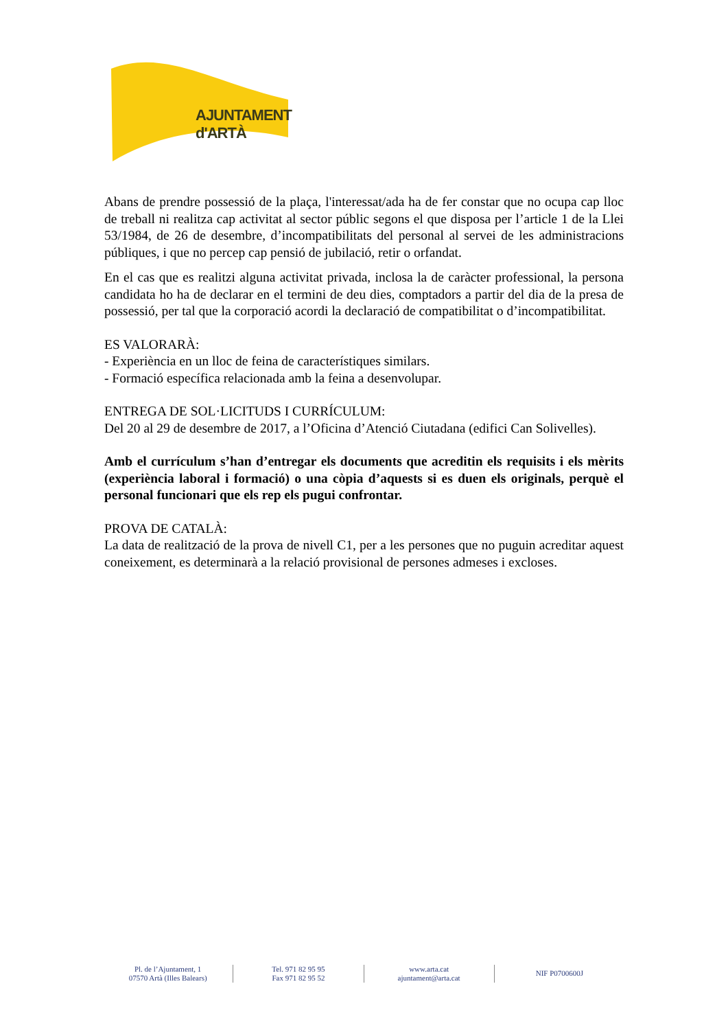AJUNTAMENT d'ARTÀ
Abans de prendre possessió de la plaça, l'interessat/ada ha de fer constar que no ocupa cap lloc de treball ni realitza cap activitat al sector públic segons el que disposa per l’article 1 de la Llei 53/1984, de 26 de desembre, d’incompatibilitats del personal al servei de les administracions públiques, i que no percep cap pensió de jubilació, retir o orfandat.
En el cas que es realitzi alguna activitat privada, inclosa la de caràcter professional, la persona candidata ho ha de declarar en el termini de deu dies, comptadors a partir del dia de la presa de possessió, per tal que la corporació acordi la declaració de compatibilitat o d’incompatibilitat.
ES VALORARÀ:
- Experiència en un lloc de feina de característiques similars.
- Formació específica relacionada amb la feina a desenvolupar.
ENTREGA DE SOL·LICITUDS I CURRÍCULUM:
Del 20 al 29 de desembre de 2017, a l’Oficina d’Atenció Ciutadana (edifici Can Solivelles).
Amb el currículum s’han d’entregar els documents que acreditin els requisits i els mèrits (experiència laboral i formació) o una còpia d’aquests si es duen els originals, perquè el personal funcionari que els rep els pugui confrontar.
PROVA DE CATALÀ:
La data de realització de la prova de nivell C1, per a les persones que no puguin acreditar aquest coneixement, es determinarà a la relació provisional de persones admeses i excloses.
Pl. de l’Ajuntament, 1
07570 Artà (Illes Balears)
Tel. 971 82 95 95
Fax 971 82 95 52
www.arta.cat
ajuntament@arta.cat
NIF P0700600J